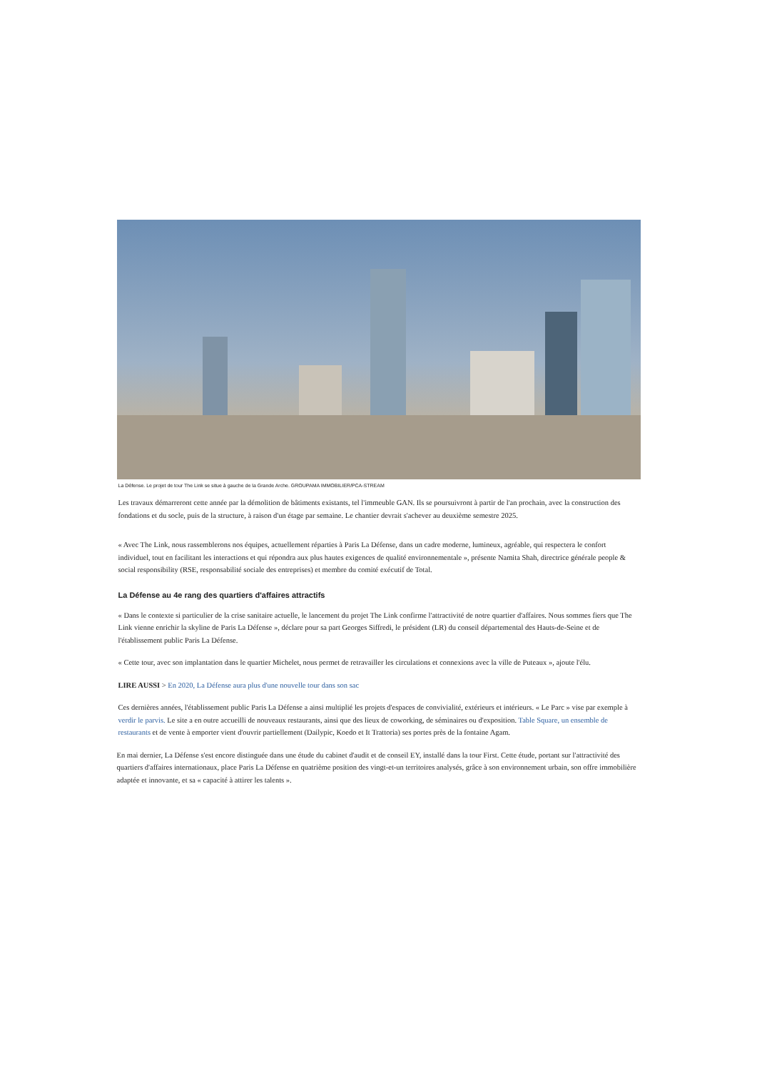La Défense. Le projet de tour The Link se situe à gauche de la Grande Arche. GROUPAMA IMMOBILIER/PCA-STREAM
Les travaux démarreront cette année par la démolition de bâtiments existants, tel l'immeuble GAN. Ils se poursuivront à partir de l'an prochain, avec la construction des fondations et du socle, puis de la structure, à raison d'un étage par semaine. Le chantier devrait s'achever au deuxième semestre 2025.
« Avec The Link, nous rassemblerons nos équipes, actuellement réparties à Paris La Défense, dans un cadre moderne, lumineux, agréable, qui respectera le confort individuel, tout en facilitant les interactions et qui répondra aux plus hautes exigences de qualité environnementale », présente Namita Shah, directrice générale people & social responsibility (RSE, responsabilité sociale des entreprises) et membre du comité exécutif de Total.
La Défense au 4e rang des quartiers d'affaires attractifs
« Dans le contexte si particulier de la crise sanitaire actuelle, le lancement du projet The Link confirme l'attractivité de notre quartier d'affaires. Nous sommes fiers que The Link vienne enrichir la skyline de Paris La Défense », déclare pour sa part Georges Siffredi, le président (LR) du conseil départemental des Hauts-de-Seine et de l'établissement public Paris La Défense.
« Cette tour, avec son implantation dans le quartier Michelet, nous permet de retravailler les circulations et connexions avec la ville de Puteaux », ajoute l'élu.
LIRE AUSSI > En 2020, La Défense aura plus d'une nouvelle tour dans son sac
Ces dernières années, l'établissement public Paris La Défense a ainsi multiplié les projets d'espaces de convivialité, extérieurs et intérieurs. « Le Parc » vise par exemple à verdir le parvis. Le site a en outre accueilli de nouveaux restaurants, ainsi que des lieux de coworking, de séminaires ou d'exposition. Table Square, un ensemble de restaurants et de vente à emporter vient d'ouvrir partiellement (Dailypic, Koedo et It Trattoria) ses portes près de la fontaine Agam.
En mai dernier, La Défense s'est encore distinguée dans une étude du cabinet d'audit et de conseil EY, installé dans la tour First. Cette étude, portant sur l'attractivité des quartiers d'affaires internationaux, place Paris La Défense en quatrième position des vingt-et-un territoires analysés, grâce à son environnement urbain, son offre immobilière adaptée et innovante, et sa « capacité à attirer les talents ».